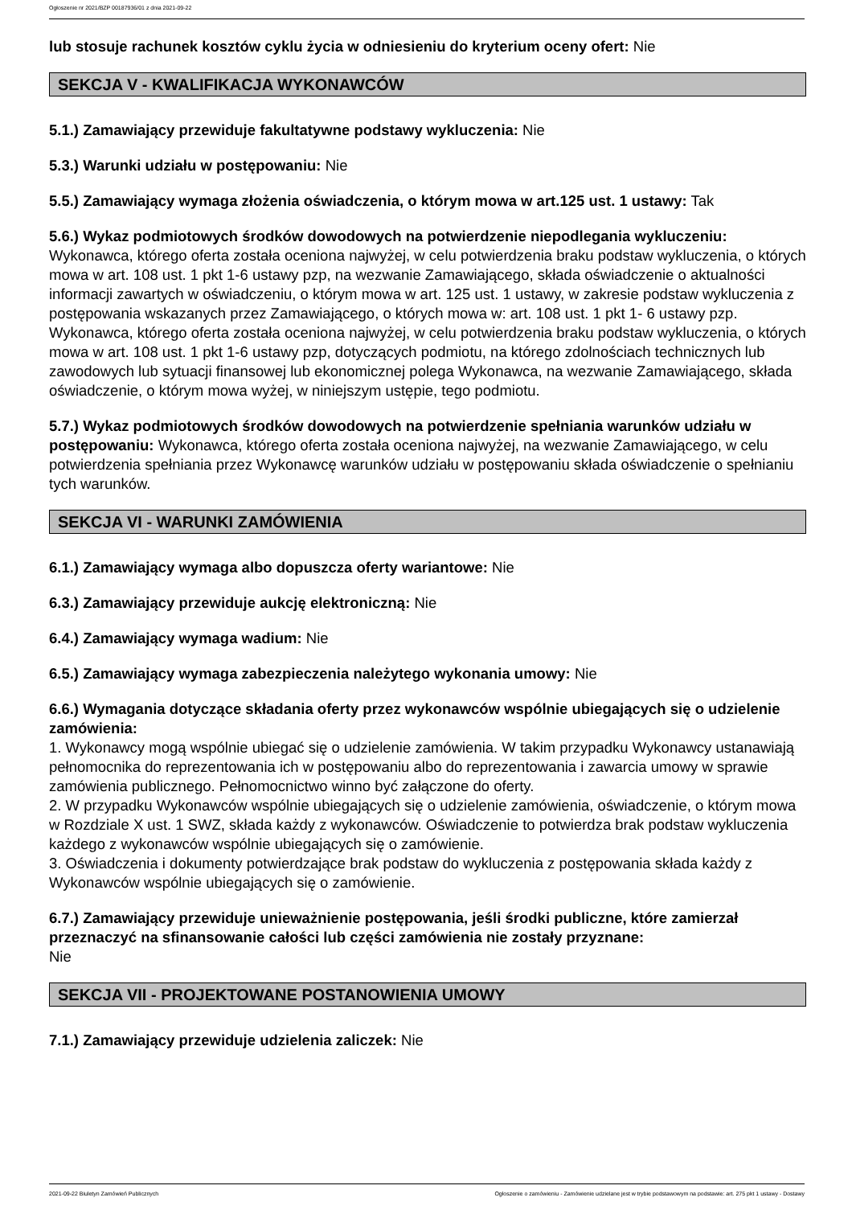Ogłoszenie nr 2021/BZP 00187936/01 z dnia 2021-09-22
lub stosuje rachunek kosztów cyklu życia w odniesieniu do kryterium oceny ofert: Nie
SEKCJA V - KWALIFIKACJA WYKONAWCÓW
5.1.) Zamawiający przewiduje fakultatywne podstawy wykluczenia: Nie
5.3.) Warunki udziału w postępowaniu: Nie
5.5.) Zamawiający wymaga złożenia oświadczenia, o którym mowa w art.125 ust. 1 ustawy: Tak
5.6.) Wykaz podmiotowych środków dowodowych na potwierdzenie niepodlegania wykluczeniu:
Wykonawca, którego oferta została oceniona najwyżej, w celu potwierdzenia braku podstaw wykluczenia, o których mowa w art. 108 ust. 1 pkt 1-6 ustawy pzp, na wezwanie Zamawiającego, składa oświadczenie o aktualności informacji zawartych w oświadczeniu, o którym mowa w art. 125 ust. 1 ustawy, w zakresie podstaw wykluczenia z postępowania wskazanych przez Zamawiającego, o których mowa w: art. 108 ust. 1 pkt 1- 6 ustawy pzp.
Wykonawca, którego oferta została oceniona najwyżej, w celu potwierdzenia braku podstaw wykluczenia, o których mowa w art. 108 ust. 1 pkt 1-6 ustawy pzp, dotyczących podmiotu, na którego zdolnościach technicznych lub zawodowych lub sytuacji finansowej lub ekonomicznej polega Wykonawca, na wezwanie Zamawiającego, składa oświadczenie, o którym mowa wyżej, w niniejszym ustępie, tego podmiotu.
5.7.) Wykaz podmiotowych środków dowodowych na potwierdzenie spełniania warunków udziału w postępowaniu: Wykonawca, którego oferta została oceniona najwyżej, na wezwanie Zamawiającego, w celu potwierdzenia spełniania przez Wykonawcę warunków udziału w postępowaniu składa oświadczenie o spełnianiu tych warunków.
SEKCJA VI - WARUNKI ZAMÓWIENIA
6.1.) Zamawiający wymaga albo dopuszcza oferty wariantowe: Nie
6.3.) Zamawiający przewiduje aukcję elektroniczną: Nie
6.4.) Zamawiający wymaga wadium: Nie
6.5.) Zamawiający wymaga zabezpieczenia należytego wykonania umowy: Nie
6.6.) Wymagania dotyczące składania oferty przez wykonawców wspólnie ubiegających się o udzielenie zamówienia:
1. Wykonawcy mogą wspólnie ubiegać się o udzielenie zamówienia. W takim przypadku Wykonawcy ustanawiają pełnomocnika do reprezentowania ich w postępowaniu albo do reprezentowania i zawarcia umowy w sprawie zamówienia publicznego. Pełnomocnictwo winno być załączone do oferty.
2. W przypadku Wykonawców wspólnie ubiegających się o udzielenie zamówienia, oświadczenie, o którym mowa w Rozdziale X ust. 1 SWZ, składa każdy z wykonawców. Oświadczenie to potwierdza brak podstaw wykluczenia każdego z wykonawców wspólnie ubiegających się o zamówienie.
3. Oświadczenia i dokumenty potwierdzające brak podstaw do wykluczenia z postępowania składa każdy z Wykonawców wspólnie ubiegających się o zamówienie.
6.7.) Zamawiający przewiduje unieważnienie postępowania, jeśli środki publiczne, które zamierzał przeznaczyć na sfinansowanie całości lub części zamówienia nie zostały przyznane:
Nie
SEKCJA VII - PROJEKTOWANE POSTANOWIENIA UMOWY
7.1.) Zamawiający przewiduje udzielenia zaliczek: Nie
2021-09-22 Biuletyn Zamówień Publicznych Ogłoszenie o zamówieniu - Zamówienie udzielane jest w trybie podstawowym na podstawie: art. 275 pkt 1 ustawy - Dostawy